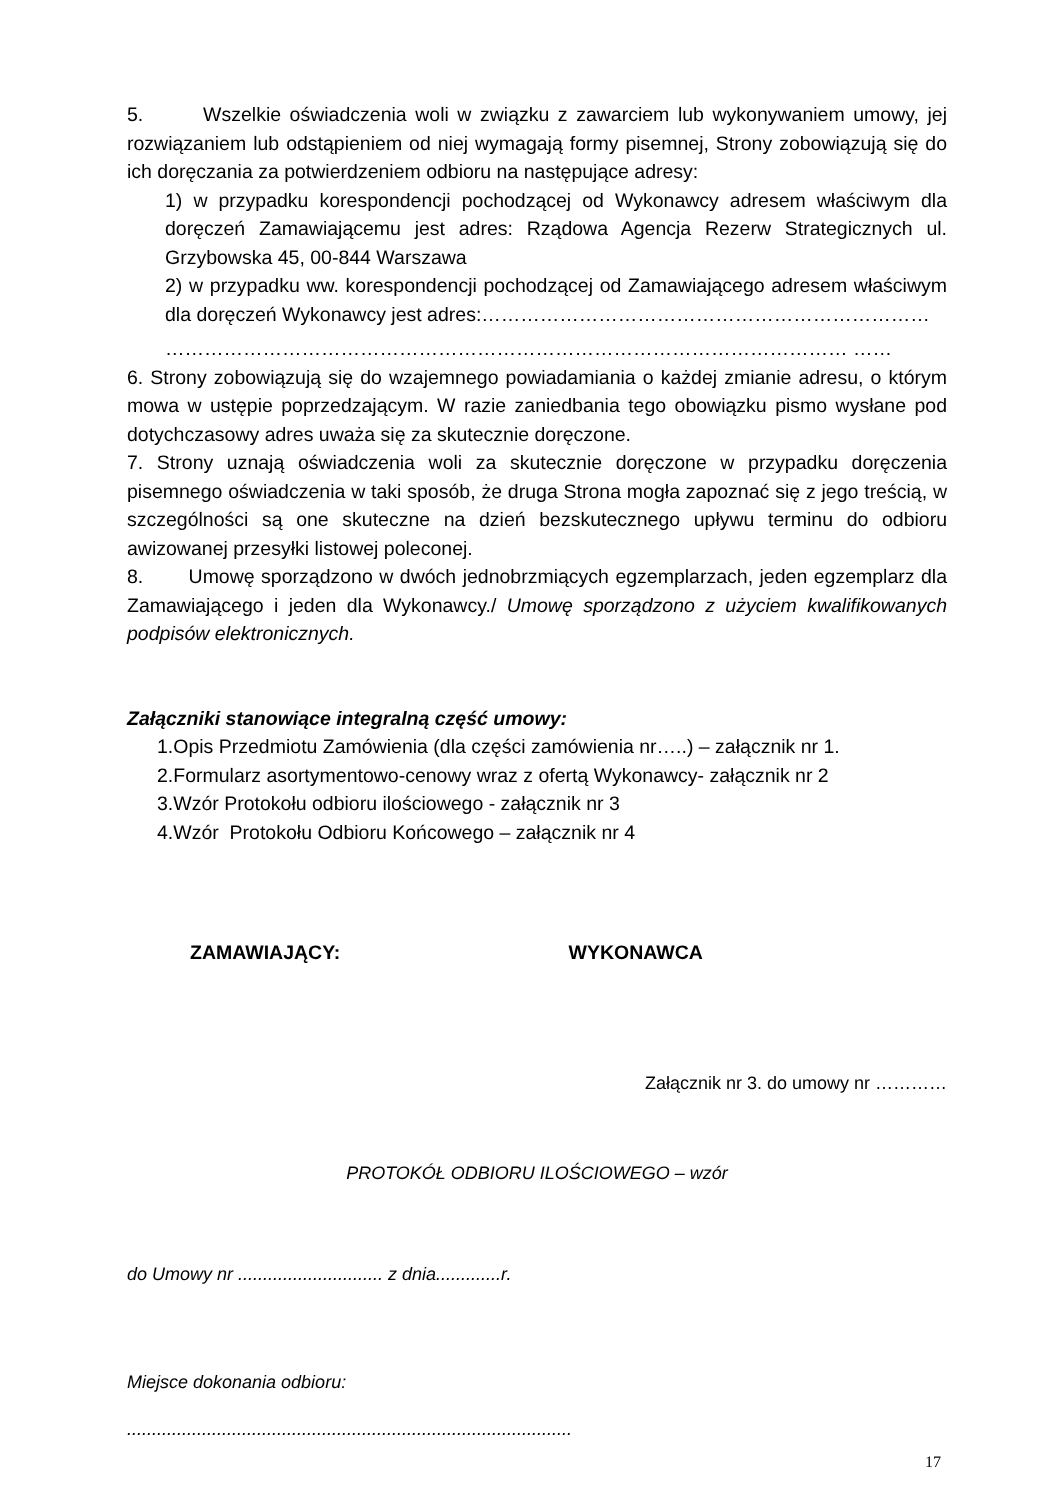5. Wszelkie oświadczenia woli w związku z zawarciem lub wykonywaniem umowy, jej rozwiązaniem lub odstąpieniem od niej wymagają formy pisemnej, Strony zobowiązują się do ich doręczania za potwierdzeniem odbioru na następujące adresy:
1) w przypadku korespondencji pochodzącej od Wykonawcy adresem właściwym dla doręczeń Zamawiającemu jest adres: Rządowa Agencja Rezerw Strategicznych ul. Grzybowska 45, 00-844 Warszawa
2) w przypadku ww. korespondencji pochodzącej od Zamawiającego adresem właściwym dla doręczeń Wykonawcy jest adres:……………………………………………………………
…………………………………………………………………………………………… ……
6. Strony zobowiązują się do wzajemnego powiadamiania o każdej zmianie adresu, o którym mowa w ustępie poprzedzającym. W razie zaniedbania tego obowiązku pismo wysłane pod dotychczasowy adres uważa się za skutecznie doręczone.
7. Strony uznają oświadczenia woli za skutecznie doręczone w przypadku doręczenia pisemnego oświadczenia w taki sposób, że druga Strona mogła zapoznać się z jego treścią, w szczególności są one skuteczne na dzień bezskutecznego upływu terminu do odbioru awizowanej przesyłki listowej poleconej.
8. Umowę sporządzono w dwóch jednobrzmiących egzemplarzach, jeden egzemplarz dla Zamawiającego i jeden dla Wykonawcy./ Umowę sporządzono z użyciem kwalifikowanych podpisów elektronicznych.
Załączniki stanowiące integralną część umowy:
1.Opis Przedmiotu Zamówienia (dla części zamówienia nr…..) – załącznik nr 1.
2.Formularz asortymentowo-cenowy wraz z ofertą Wykonawcy- załącznik nr 2
3.Wzór Protokołu odbioru ilościowego - załącznik nr 3
4.Wzór Protokołu Odbioru Końcowego – załącznik nr 4
ZAMAWIAJĄCY: WYKONAWCA
Załącznik nr 3. do umowy nr …………
PROTOKÓŁ ODBIORU ILOŚCIOWEGO – wzór
do Umowy nr ............................. z dnia.............r.
Miejsce dokonania odbioru:
.........................................................................................
17